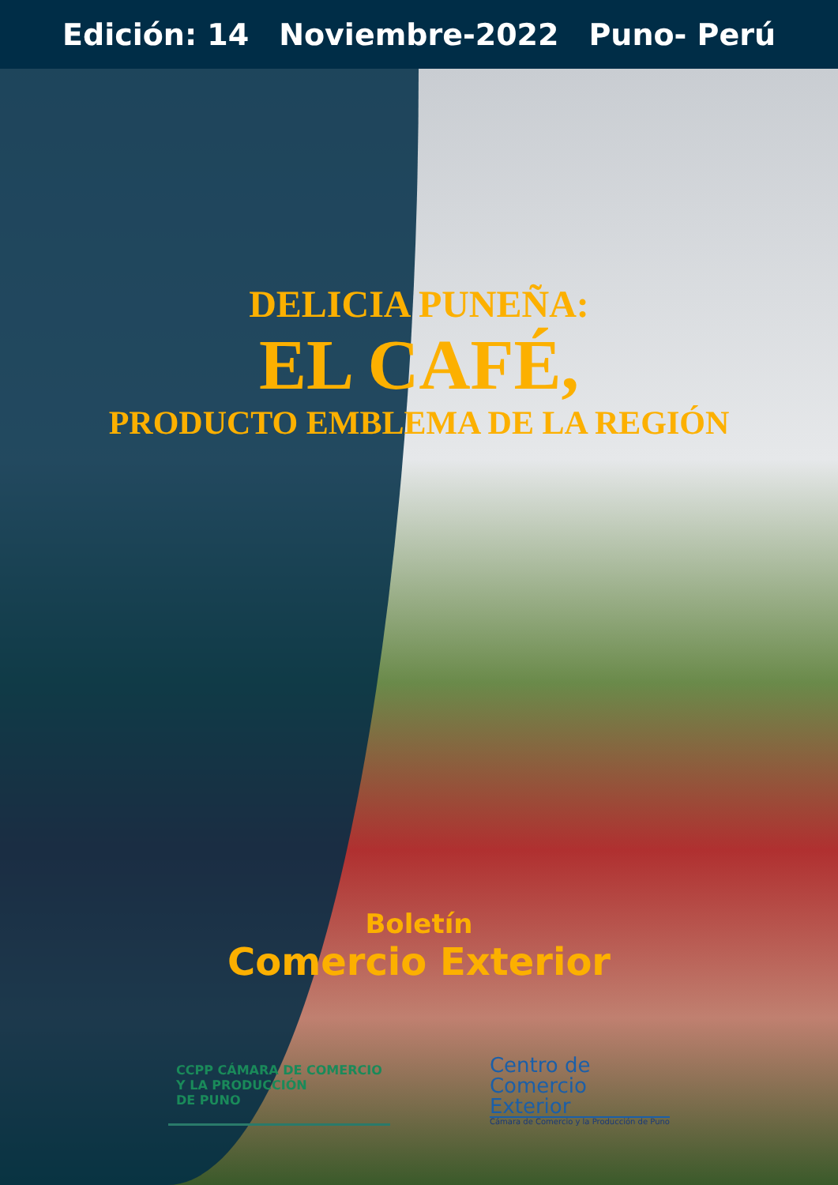Edición: 14 Noviembre-2022 Puno- Perú
DELICIA PUNEÑA:
EL CAFÉ,
PRODUCTO EMBLEMA DE LA REGIÓN
Boletín
Comercio Exterior
CCPP CÁMARA DE COMERCIO
Y LA PRODUCCIÓN
DE PUNO
Centro de
Comercio
Exterior
Cámara de Comercio y la Producción de Puno